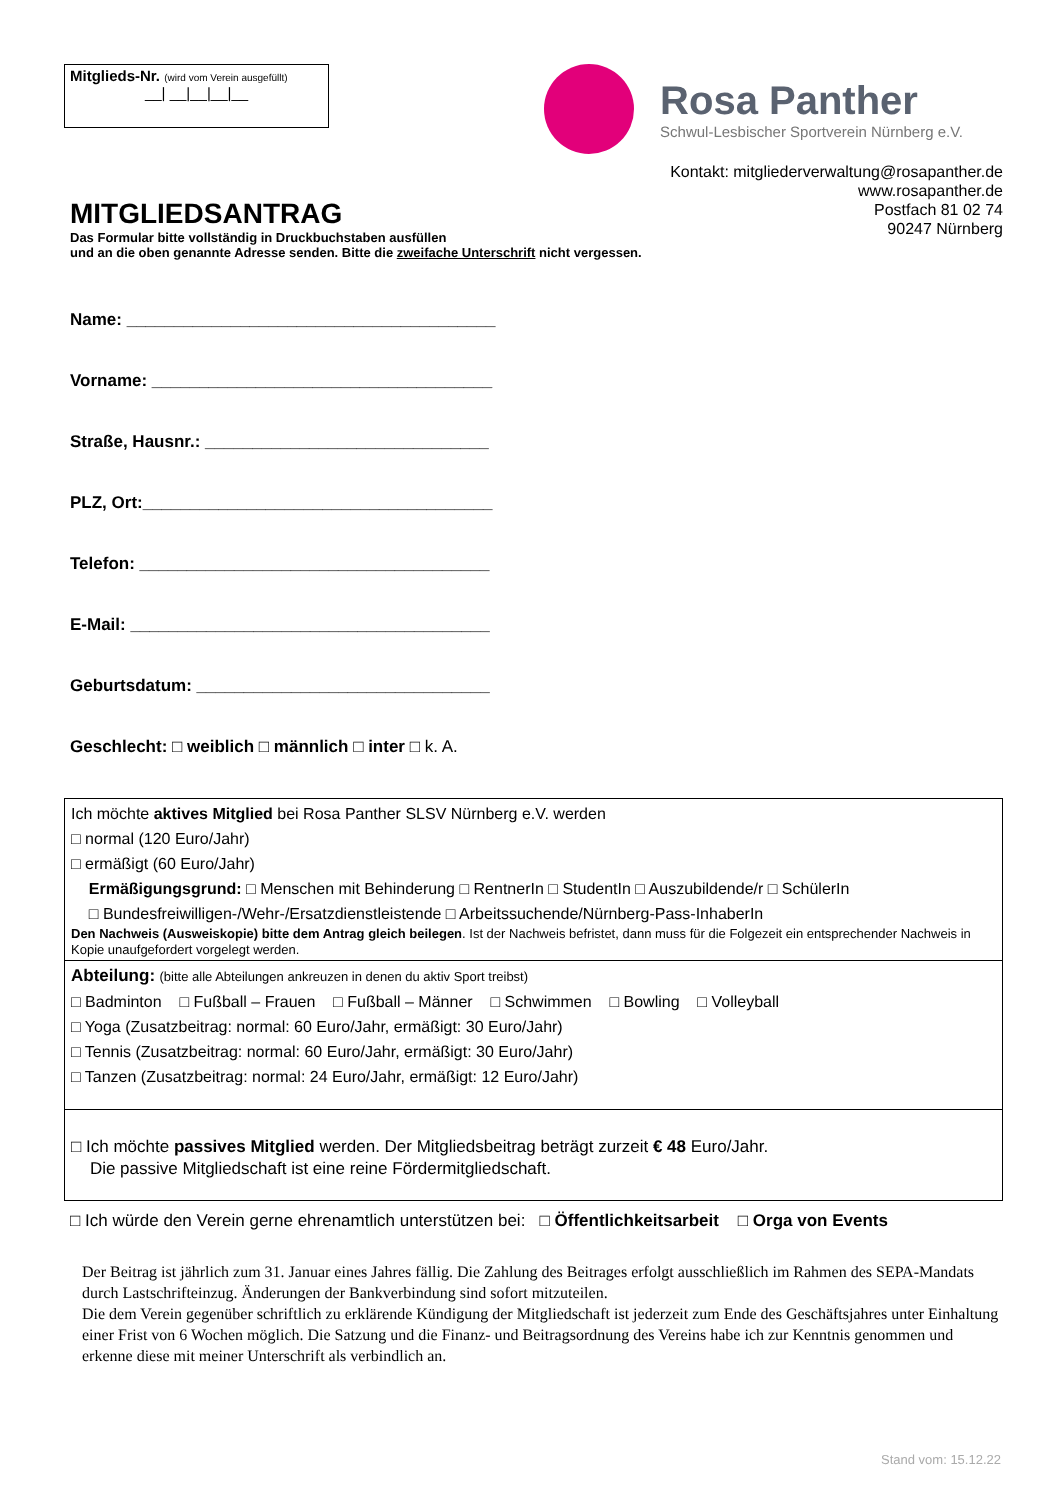Mitglieds-Nr. (wird vom Verein ausgefüllt)
__| __|__|__|__
Rosa Panther
Schwul-Lesbischer Sportverein Nürnberg e.V.
Kontakt: mitgliederverwaltung@rosapanther.de
www.rosapanther.de
Postfach 81 02 74
90247 Nürnberg
MITGLIEDSANTRAG
Das Formular bitte vollständig in Druckbuchstaben ausfüllen
und an die oben genannte Adresse senden. Bitte die zweifache Unterschrift nicht vergessen.
Name: _______________________________________
Vorname: ____________________________________
Straße, Hausnr.: ______________________________
PLZ, Ort:_____________________________________
Telefon: _____________________________________
E-Mail: ______________________________________
Geburtsdatum: _______________________________
Geschlecht: □ weiblich □ männlich □ inter □ k. A.
Ich möchte aktives Mitglied bei Rosa Panther SLSV Nürnberg e.V. werden
□ normal (120 Euro/Jahr)
□ ermäßigt (60 Euro/Jahr)
Ermäßigungsgrund: □ Menschen mit Behinderung □ RentnerIn □ StudentIn □ Auszubildende/r □ SchülerIn
□ Bundesfreiwilligen-/Wehr-/Ersatzdienstleistende □ Arbeitssuchende/Nürnberg-Pass-InhaberIn
Den Nachweis (Ausweiskopie) bitte dem Antrag gleich beilegen. Ist der Nachweis befristet, dann muss für die Folgezeit ein entsprechender Nachweis in Kopie unaufgefordert vorgelegt werden.
Abteilung: (bitte alle Abteilungen ankreuzen in denen du aktiv Sport treibst)
□ Badminton □ Fußball – Frauen □ Fußball – Männer □ Schwimmen □ Bowling □ Volleyball
□ Yoga (Zusatzbeitrag: normal: 60 Euro/Jahr, ermäßigt: 30 Euro/Jahr)
□ Tennis (Zusatzbeitrag: normal: 60 Euro/Jahr, ermäßigt: 30 Euro/Jahr)
□ Tanzen (Zusatzbeitrag: normal: 24 Euro/Jahr, ermäßigt: 12 Euro/Jahr)
□ Ich möchte passives Mitglied werden. Der Mitgliedsbeitrag beträgt zurzeit € 48 Euro/Jahr.
Die passive Mitgliedschaft ist eine reine Fördermitgliedschaft.
□ Ich würde den Verein gerne ehrenamtlich unterstützen bei: □ Öffentlichkeitsarbeit □ Orga von Events
Der Beitrag ist jährlich zum 31. Januar eines Jahres fällig. Die Zahlung des Beitrages erfolgt ausschließlich im Rahmen des SEPA-Mandats durch Lastschrifteinzug. Änderungen der Bankverbindung sind sofort mitzuteilen.
Die dem Verein gegenüber schriftlich zu erklärende Kündigung der Mitgliedschaft ist jederzeit zum Ende des Geschäftsjahres unter Einhaltung einer Frist von 6 Wochen möglich. Die Satzung und die Finanz- und Beitragsordnung des Vereins habe ich zur Kenntnis genommen und erkenne diese mit meiner Unterschrift als verbindlich an.
Stand vom: 15.12.22